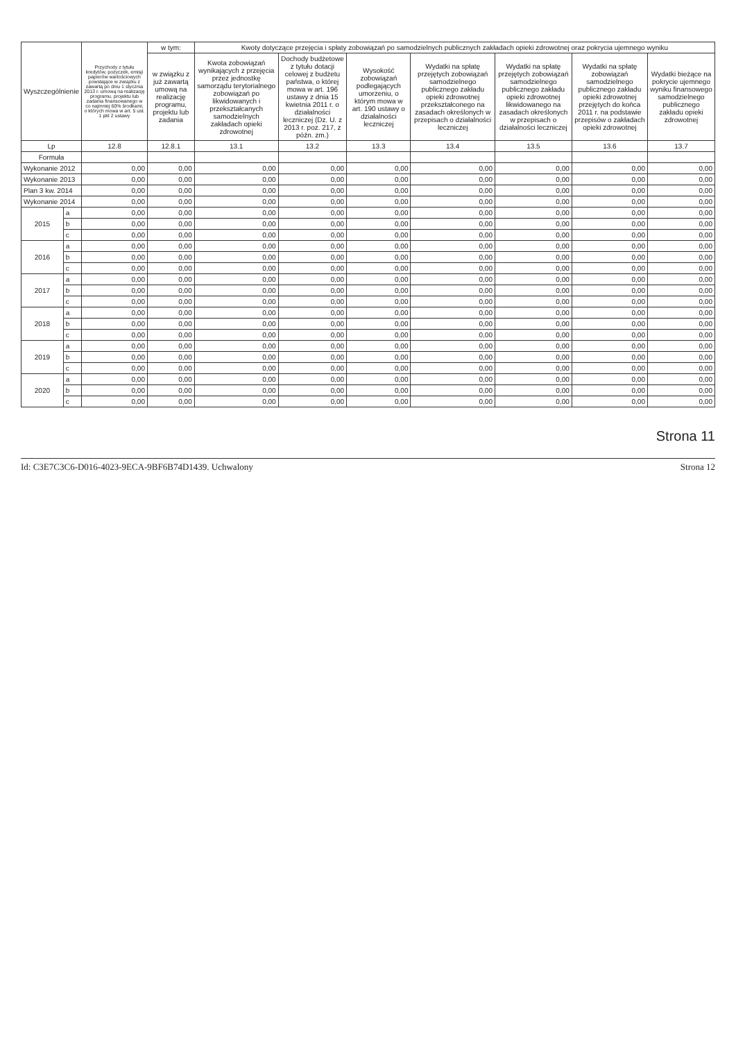| Wyszczególnienie | | Przychody z tytułu kredytów, pożyczek, emisji papierów wartościowych powstające w związku z zawartą po dniu 1 stycznia 2013 r. umową na realizację programu, projektu lub zadania finansowanego w co najmniej 60% środkami, o których mowa w art. 5 ust. 1 pkt 2 ustawy | w tym: | Kwoty dotyczące przejęcia i spłaty zobowiązań po samodzielnych publicznych zakładach opieki zdrowotnej oraz pokrycia ujemnego wyniku | | | | | | |
| --- | --- | --- | --- | --- | --- | --- | --- | --- | --- | --- |
| | | | w związku z już zawartą umową na realizację programu, projektu lub zadania | Kwota zobowiązań wynikających z przejęcia przez jednostkę samorządu terytorialnego zobowiązań po likwidowanych i przekształcanych samodzielnych zakładach opieki zdrowotnej | Dochody budżetowe z tytułu dotacji celowej z budżetu państwa, o której mowa w art. 196 ustawy z dnia 15 kwietnia 2011 r. o działalności leczniczej (Dz. U. z 2013 r. poz. 217, z późn. zm.) | Wysokość zobowiązań podlegających umorzeniu, o którym mowa w art. 190 ustawy o działalności leczniczej | Wydatki na spłatę przejętych zobowiązań samodzielnego publicznego zakładu opieki zdrowotnej przekształconego na zasadach określonych w przepisach o działalności leczniczej | Wydatki na spłatę przejętych zobowiązań samodzielnego publicznego zakładu opieki zdrowotnej likwidowanego na zasadach określonych w przepisach o działalności leczniczej | Wydatki na spłatę zobowiązań samodzielnego publicznego zakładu opieki zdrowotnej przejętych do końca 2011 r. na podstawie przepisów o zakładach opieki zdrowotnej | Wydatki bieżące na pokrycie ujemnego wyniku finansowego samodzielnego publicznego zakładu opieki zdrowotnej |
| Lp | | 12.8 | 12.8.1 | 13.1 | 13.2 | 13.3 | 13.4 | 13.5 | 13.6 | 13.7 |
| Formuła | | | | | | | | | | |
| Wykonanie 2012 | | 0,00 | 0,00 | 0,00 | 0,00 | 0,00 | 0,00 | 0,00 | 0,00 | 0,00 |
| Wykonanie 2013 | | 0,00 | 0,00 | 0,00 | 0,00 | 0,00 | 0,00 | 0,00 | 0,00 | 0,00 |
| Plan 3 kw. 2014 | | 0,00 | 0,00 | 0,00 | 0,00 | 0,00 | 0,00 | 0,00 | 0,00 | 0,00 |
| Wykonanie 2014 | | 0,00 | 0,00 | 0,00 | 0,00 | 0,00 | 0,00 | 0,00 | 0,00 | 0,00 |
| 2015 | a | 0,00 | 0,00 | 0,00 | 0,00 | 0,00 | 0,00 | 0,00 | 0,00 | 0,00 |
| | b | 0,00 | 0,00 | 0,00 | 0,00 | 0,00 | 0,00 | 0,00 | 0,00 | 0,00 |
| | c | 0,00 | 0,00 | 0,00 | 0,00 | 0,00 | 0,00 | 0,00 | 0,00 | 0,00 |
| 2016 | a | 0,00 | 0,00 | 0,00 | 0,00 | 0,00 | 0,00 | 0,00 | 0,00 | 0,00 |
| | b | 0,00 | 0,00 | 0,00 | 0,00 | 0,00 | 0,00 | 0,00 | 0,00 | 0,00 |
| | c | 0,00 | 0,00 | 0,00 | 0,00 | 0,00 | 0,00 | 0,00 | 0,00 | 0,00 |
| 2017 | a | 0,00 | 0,00 | 0,00 | 0,00 | 0,00 | 0,00 | 0,00 | 0,00 | 0,00 |
| | b | 0,00 | 0,00 | 0,00 | 0,00 | 0,00 | 0,00 | 0,00 | 0,00 | 0,00 |
| | c | 0,00 | 0,00 | 0,00 | 0,00 | 0,00 | 0,00 | 0,00 | 0,00 | 0,00 |
| 2018 | a | 0,00 | 0,00 | 0,00 | 0,00 | 0,00 | 0,00 | 0,00 | 0,00 | 0,00 |
| | b | 0,00 | 0,00 | 0,00 | 0,00 | 0,00 | 0,00 | 0,00 | 0,00 | 0,00 |
| | c | 0,00 | 0,00 | 0,00 | 0,00 | 0,00 | 0,00 | 0,00 | 0,00 | 0,00 |
| 2019 | a | 0,00 | 0,00 | 0,00 | 0,00 | 0,00 | 0,00 | 0,00 | 0,00 | 0,00 |
| | b | 0,00 | 0,00 | 0,00 | 0,00 | 0,00 | 0,00 | 0,00 | 0,00 | 0,00 |
| | c | 0,00 | 0,00 | 0,00 | 0,00 | 0,00 | 0,00 | 0,00 | 0,00 | 0,00 |
| 2020 | a | 0,00 | 0,00 | 0,00 | 0,00 | 0,00 | 0,00 | 0,00 | 0,00 | 0,00 |
| | b | 0,00 | 0,00 | 0,00 | 0,00 | 0,00 | 0,00 | 0,00 | 0,00 | 0,00 |
| | c | 0,00 | 0,00 | 0,00 | 0,00 | 0,00 | 0,00 | 0,00 | 0,00 | 0,00 |
Strona 11
Id: C3E7C3C6-D016-4023-9ECA-9BF6B74D1439. Uchwalony Strona 12